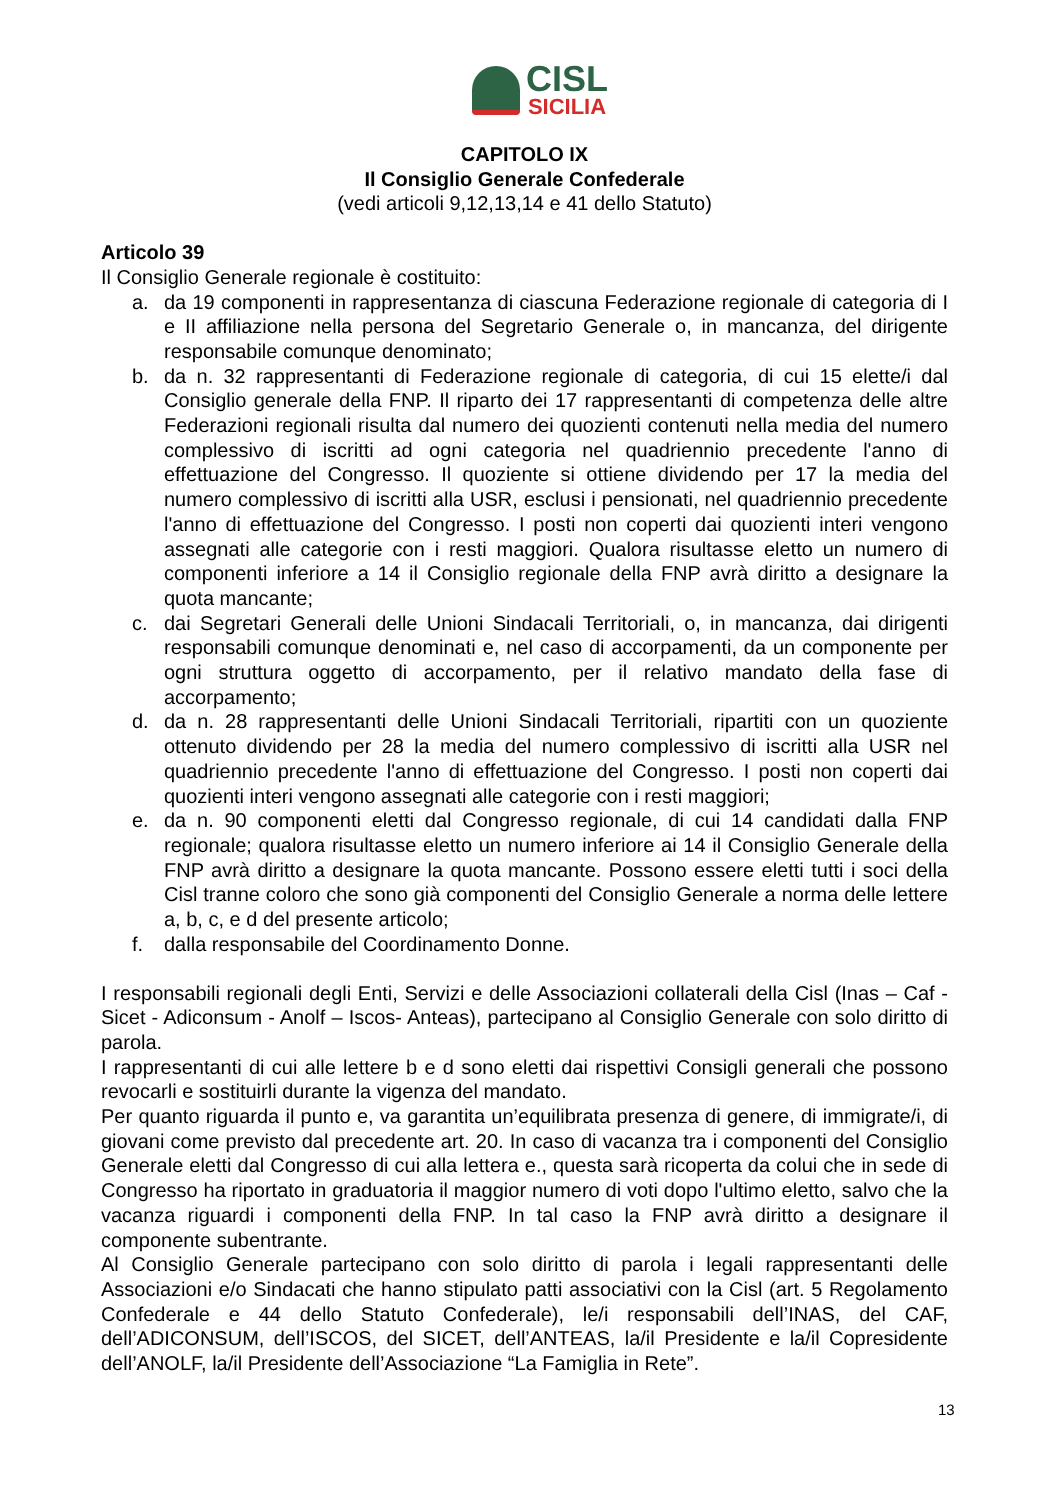CISL
SICILIA
CAPITOLO IX
Il Consiglio Generale Confederale
(vedi articoli 9,12,13,14 e 41 dello Statuto)
Articolo 39
Il Consiglio Generale regionale è costituito:
a. da 19 componenti in rappresentanza di ciascuna Federazione regionale di categoria di I e II affiliazione nella persona del Segretario Generale o, in mancanza, del dirigente responsabile comunque denominato;
b. da n. 32 rappresentanti di Federazione regionale di categoria, di cui 15 elette/i dal Consiglio generale della FNP. Il riparto dei 17 rappresentanti di competenza delle altre Federazioni regionali risulta dal numero dei quozienti contenuti nella media del numero complessivo di iscritti ad ogni categoria nel quadriennio precedente l'anno di effettuazione del Congresso. Il quoziente si ottiene dividendo per 17 la media del numero complessivo di iscritti alla USR, esclusi i pensionati, nel quadriennio precedente l'anno di effettuazione del Congresso. I posti non coperti dai quozienti interi vengono assegnati alle categorie con i resti maggiori. Qualora risultasse eletto un numero di componenti inferiore a 14 il Consiglio regionale della FNP avrà diritto a designare la quota mancante;
c. dai Segretari Generali delle Unioni Sindacali Territoriali, o, in mancanza, dai dirigenti responsabili comunque denominati e, nel caso di accorpamenti, da un componente per ogni struttura oggetto di accorpamento, per il relativo mandato della fase di accorpamento;
d. da n. 28 rappresentanti delle Unioni Sindacali Territoriali, ripartiti con un quoziente ottenuto dividendo per 28 la media del numero complessivo di iscritti alla USR nel quadriennio precedente l'anno di effettuazione del Congresso. I posti non coperti dai quozienti interi vengono assegnati alle categorie con i resti maggiori;
e. da n. 90 componenti eletti dal Congresso regionale, di cui 14 candidati dalla FNP regionale; qualora risultasse eletto un numero inferiore ai 14 il Consiglio Generale della FNP avrà diritto a designare la quota mancante. Possono essere eletti tutti i soci della Cisl tranne coloro che sono già componenti del Consiglio Generale a norma delle lettere a, b, c, e d del presente articolo;
f. dalla responsabile del Coordinamento Donne.
I responsabili regionali degli Enti, Servizi e delle Associazioni collaterali della Cisl (Inas – Caf - Sicet - Adiconsum - Anolf – Iscos- Anteas), partecipano al Consiglio Generale con solo diritto di parola.
I rappresentanti di cui alle lettere b e d sono eletti dai rispettivi Consigli generali che possono revocarli e sostituirli durante la vigenza del mandato.
Per quanto riguarda il punto e, va garantita un’equilibrata presenza di genere, di immigrate/i, di giovani come previsto dal precedente art. 20. In caso di vacanza tra i componenti del Consiglio Generale eletti dal Congresso di cui alla lettera e., questa sarà ricoperta da colui che in sede di Congresso ha riportato in graduatoria il maggior numero di voti dopo l'ultimo eletto, salvo che la vacanza riguardi i componenti della FNP. In tal caso la FNP avrà diritto a designare il componente subentrante.
Al Consiglio Generale partecipano con solo diritto di parola i legali rappresentanti delle Associazioni e/o Sindacati che hanno stipulato patti associativi con la Cisl (art. 5 Regolamento Confederale e 44 dello Statuto Confederale), le/i responsabili dell’INAS, del CAF, dell’ADICONSUM, dell’ISCOS, del SICET, dell’ANTEAS, la/il Presidente e la/il Copresidente dell’ANOLF, la/il Presidente dell’Associazione “La Famiglia in Rete”.
13